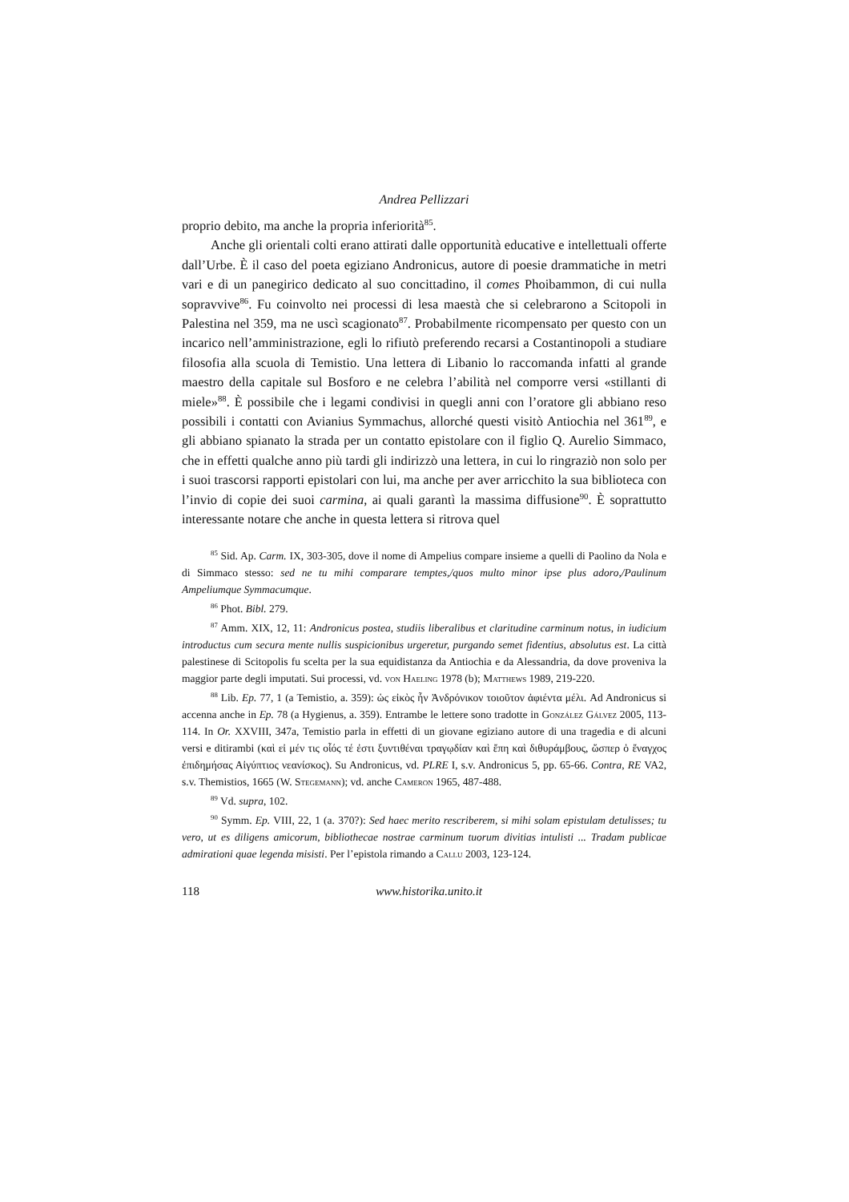Andrea Pellizzari
proprio debito, ma anche la propria inferiorità<sup>85</sup>.
Anche gli orientali colti erano attirati dalle opportunità educative e intellettuali offerte dall’Urbe. È il caso del poeta egiziano Andronicus, autore di poesie drammatiche in metri vari e di un panegirico dedicato al suo concittadino, il comes Phoibammon, di cui nulla sopravvive<sup>86</sup>. Fu coinvolto nei processi di lesa maestà che si celebrarono a Scitopoli in Palestina nel 359, ma ne uscì scagionato<sup>87</sup>. Probabilmente ricompensato per questo con un incarico nell’amministrazione, egli lo rifiutò preferendo recarsi a Costantinopoli a studiare filosofia alla scuola di Temistio. Una lettera di Libanio lo raccomanda infatti al grande maestro della capitale sul Bosforo e ne celebra l’abilità nel comporre versi «stillanti di miele»<sup>88</sup>. È possibile che i legami condivisi in quegli anni con l’oratore gli abbiano reso possibili i contatti con Avianius Symmachus, allorché questi visitò Antiochia nel 361<sup>89</sup>, e gli abbiano spianato la strada per un contatto epistolare con il figlio Q. Aurelio Simmaco, che in effetti qualche anno più tardi gli indirizzò una lettera, in cui lo ringraziò non solo per i suoi trascorsi rapporti epistolari con lui, ma anche per aver arricchito la sua biblioteca con l’invio di copie dei suoi carmina, ai quali garantì la massima diffusione<sup>90</sup>. È soprattutto interessante notare che anche in questa lettera si ritrova quel
<sup>85</sup> Sid. Ap. Carm. IX, 303-305, dove il nome di Ampelius compare insieme a quelli di Paolino da Nola e di Simmaco stesso: sed ne tu mihi comparare temptes,/quos multo minor ipse plus adoro,/Paulinum Ampeliumque Symmacumque.
<sup>86</sup> Phot. Bibl. 279.
<sup>87</sup> Amm. XIX, 12, 11: Andronicus postea, studiis liberalibus et claritudine carminum notus, in iudicium introductus cum secura mente nullis suspicionibus urgeretur, purgando semet fidentius, absolutus est. La città palestinese di Scitopolis fu scelta per la sua equidistanza da Antiochia e da Alessandria, da dove proveniva la maggior parte degli imputati. Sui processi, vd. von Haeling 1978 (b); Matthews 1989, 219-220.
<sup>88</sup> Lib. Ep. 77, 1 (a Temistio, a. 359): ὡς εἰκὸς ἦν Ἀνδρόνικον τοιοῦτον ἀφιέντα μέλι. Ad Andronicus si accenna anche in Ep. 78 (a Hygienus, a. 359). Entrambe le lettere sono tradotte in González Gálvez 2005, 113-114. In Or. XXVIII, 347a, Temistio parla in effetti di un giovane egiziano autore di una tragedia e di alcuni versi e ditirambi (καὶ εἰ μέν τις οἷός τέ ἐστι ξυντιθέναι τραγῳδίαν καὶ ἔπη καὶ διθυράμβους, ὥσπερ ὁ ἔναγχος ἐπιδημήσας Αἰγύπτιος νεανίσκος). Su Andronicus, vd. PLRE I, s.v. Andronicus 5, pp. 65-66. Contra, RE VA2, s.v. Themistios, 1665 (W. Stegemann); vd. anche Cameron 1965, 487-488.
<sup>89</sup> Vd. supra, 102.
<sup>90</sup> Symm. Ep. VIII, 22, 1 (a. 370?): Sed haec merito rescriberem, si mihi solam epistulam detulisses; tu vero, ut es diligens amicorum, bibliothecae nostrae carminum tuorum divitias intulisti ... Tradam publicae admirationi quae legenda misisti. Per l’epistola rimando a Callu 2003, 123-124.
118 www.historika.unito.it